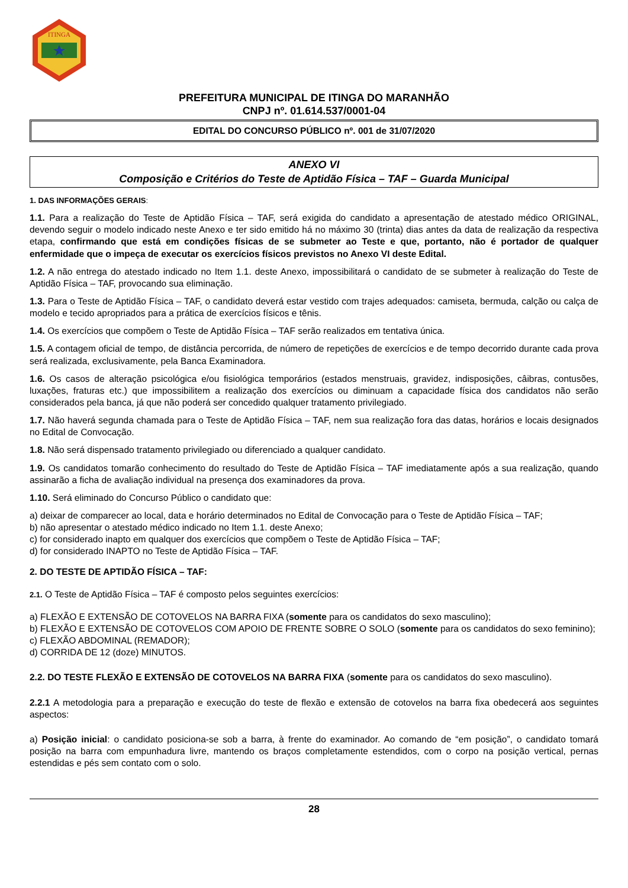ITINGA
PREFEITURA MUNICIPAL DE ITINGA DO MARANHÃO
CNPJ nº. 01.614.537/0001-04
EDITAL DO CONCURSO PÚBLICO nº. 001 de 31/07/2020
ANEXO VI
Composição e Critérios do Teste de Aptidão Física – TAF – Guarda Municipal
1. DAS INFORMAÇÕES GERAIS:
1.1. Para a realização do Teste de Aptidão Física – TAF, será exigida do candidato a apresentação de atestado médico ORIGINAL, devendo seguir o modelo indicado neste Anexo e ter sido emitido há no máximo 30 (trinta) dias antes da data de realização da respectiva etapa, confirmando que está em condições físicas de se submeter ao Teste e que, portanto, não é portador de qualquer enfermidade que o impeça de executar os exercícios físicos previstos no Anexo VI deste Edital.
1.2. A não entrega do atestado indicado no Item 1.1. deste Anexo, impossibilitará o candidato de se submeter à realização do Teste de Aptidão Física – TAF, provocando sua eliminação.
1.3. Para o Teste de Aptidão Física – TAF, o candidato deverá estar vestido com trajes adequados: camiseta, bermuda, calção ou calça de modelo e tecido apropriados para a prática de exercícios físicos e tênis.
1.4. Os exercícios que compõem o Teste de Aptidão Física – TAF serão realizados em tentativa única.
1.5. A contagem oficial de tempo, de distância percorrida, de número de repetições de exercícios e de tempo decorrido durante cada prova será realizada, exclusivamente, pela Banca Examinadora.
1.6. Os casos de alteração psicológica e/ou fisiológica temporários (estados menstruais, gravidez, indisposições, câibras, contusões, luxações, fraturas etc.) que impossibilitem a realização dos exercícios ou diminuam a capacidade física dos candidatos não serão considerados pela banca, já que não poderá ser concedido qualquer tratamento privilegiado.
1.7. Não haverá segunda chamada para o Teste de Aptidão Física – TAF, nem sua realização fora das datas, horários e locais designados no Edital de Convocação.
1.8. Não será dispensado tratamento privilegiado ou diferenciado a qualquer candidato.
1.9. Os candidatos tomarão conhecimento do resultado do Teste de Aptidão Física – TAF imediatamente após a sua realização, quando assinarão a ficha de avaliação individual na presença dos examinadores da prova.
1.10. Será eliminado do Concurso Público o candidato que:
a) deixar de comparecer ao local, data e horário determinados no Edital de Convocação para o Teste de Aptidão Física – TAF;
b) não apresentar o atestado médico indicado no Item 1.1. deste Anexo;
c) for considerado inapto em qualquer dos exercícios que compõem o Teste de Aptidão Física – TAF;
d) for considerado INAPTO no Teste de Aptidão Física – TAF.
2. DO TESTE DE APTIDÃO FÍSICA – TAF:
2.1. O Teste de Aptidão Física – TAF é composto pelos seguintes exercícios:
a) FLEXÃO E EXTENSÃO DE COTOVELOS NA BARRA FIXA (somente para os candidatos do sexo masculino);
b) FLEXÃO E EXTENSÃO DE COTOVELOS COM APOIO DE FRENTE SOBRE O SOLO (somente para os candidatos do sexo feminino);
c) FLEXÃO ABDOMINAL (REMADOR);
d) CORRIDA DE 12 (doze) MINUTOS.
2.2. DO TESTE FLEXÃO E EXTENSÃO DE COTOVELOS NA BARRA FIXA (somente para os candidatos do sexo masculino).
2.2.1 A metodologia para a preparação e execução do teste de flexão e extensão de cotovelos na barra fixa obedecerá aos seguintes aspectos:
a) Posição inicial: o candidato posiciona-se sob a barra, à frente do examinador. Ao comando de “em posição”, o candidato tomará posição na barra com empunhadura livre, mantendo os braços completamente estendidos, com o corpo na posição vertical, pernas estendidas e pés sem contato com o solo.
28